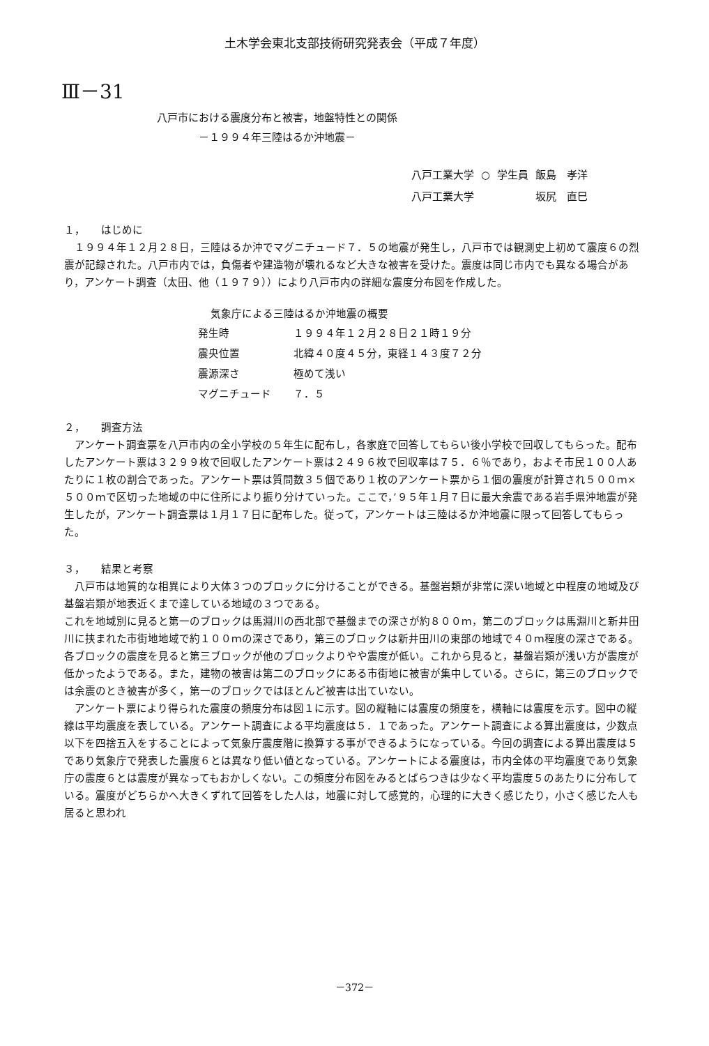土木学会東北支部技術研究発表会（平成７年度）
Ⅲ－31
八戸市における震度分布と被害，地盤特性との関係
　　　　－１９９４年三陸はるか沖地震－
| 八戸工業大学 | ○ | 学生員 | 飯島 孝洋 |
| 八戸工業大学 | | | 坂尻 直巳 |
１，　　はじめに
　１９９４年１２月２８日，三陸はるか沖でマグニチュード７．５の地震が発生し，八戸市では観測史上初めて震度６の烈震が記録された。八戸市内では，負傷者や建造物が壊れるなど大きな被害を受けた。震度は同じ市内でも異なる場合があり，アンケート調査（太田、他（１９７９））により八戸市内の詳細な震度分布図を作成した。
気象庁による三陸はるか沖地震の概要
| 発生時 | １９９４年１２月２８日２１時１９分 |
| 震央位置 | 北緯４０度４５分，東経１４３度７２分 |
| 震源深さ | 極めて浅い |
| マグニチュード | ７．５ |
２，　　調査方法
　アンケート調査票を八戸市内の全小学校の５年生に配布し，各家庭で回答してもらい後小学校で回収してもらった。配布したアンケート票は３２９９枚で回収したアンケート票は２４９６枚で回収率は７５．６％であり，およそ市民１００人あたりに１枚の割合であった。アンケート票は質問数３５個であり１枚のアンケート票から１個の震度が計算され５００ｍ×５００ｍで区切った地域の中に住所により振り分けていった。ここで，’９５年１月７日に最大余震である岩手県沖地震が発生したが，アンケート調査票は１月１７日に配布した。従って，アンケートは三陸はるか沖地震に限って回答してもらった。
３，　　結果と考察
　八戸市は地質的な相異により大体３つのブロックに分けることができる。基盤岩類が非常に深い地域と中程度の地域及び基盤岩類が地表近くまで達している地域の３つである。
これを地域別に見ると第一のブロックは馬淵川の西北部で基盤までの深さが約８００ｍ，第二のブロックは馬淵川と新井田川に挟まれた市街地地域で約１００ｍの深さであり，第三のブロックは新井田川の東部の地域で４０ｍ程度の深さである。各ブロックの震度を見ると第三ブロックが他のブロックよりやや震度が低い。これから見ると，基盤岩類が浅い方が震度が低かったようである。また，建物の被害は第二のブロックにある市街地に被害が集中している。さらに，第三のブロックでは余震のとき被害が多く，第一のブロックではほとんど被害は出ていない。
　アンケート票により得られた震度の頻度分布は図１に示す。図の縦軸には震度の頻度を，横軸には震度を示す。図中の縦線は平均震度を表している。アンケート調査による平均震度は５．１であった。アンケート調査による算出震度は，少数点以下を四捨五入をすることによって気象庁震度階に換算する事ができるようになっている。今回の調査による算出震度は５であり気象庁で発表した震度６とは異なり低い値となっている。アンケートによる震度は，市内全体の平均震度であり気象庁の震度６とは震度が異なってもおかしくない。この頻度分布図をみるとばらつきは少なく平均震度５のあたりに分布している。震度がどちらかへ大きくずれて回答をした人は，地震に対して感覚的，心理的に大きく感じたり，小さく感じた人も居ると思われ
－372－